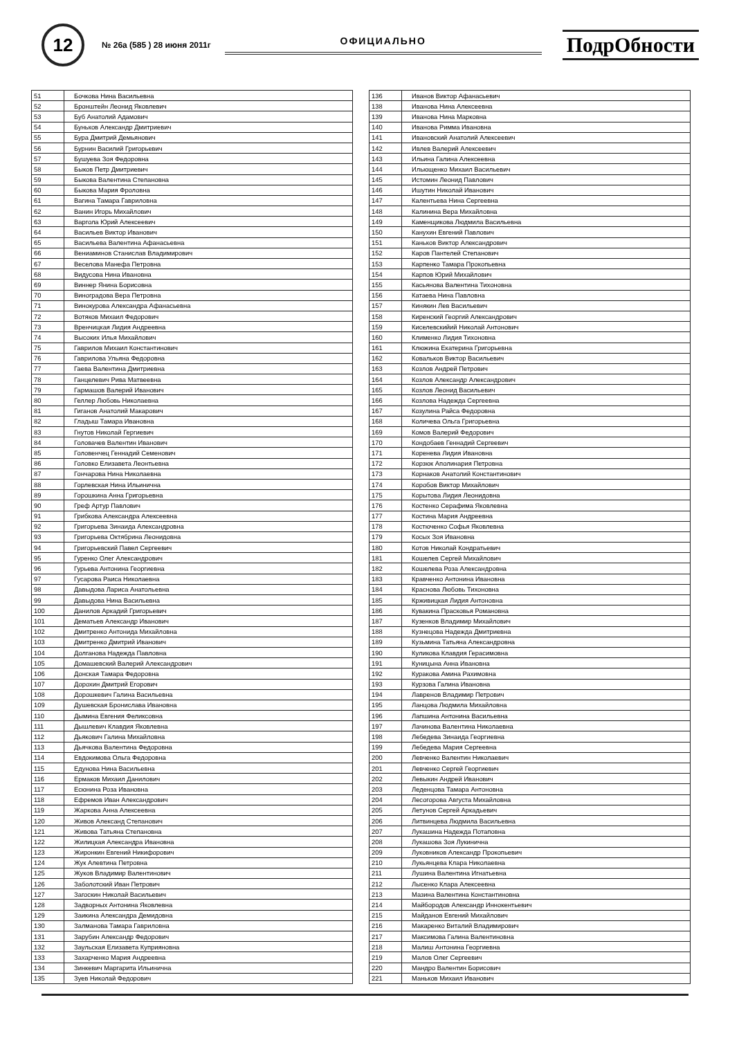12
№ 26а (585 ) 28 июня 2011г
ОФИЦИАЛЬНО
ПодрОбности
| 51 | Бочкова Нина Васильевна |
| 52 | Бронштейн Леонид Яковлевич |
| 53 | Буб Анатолий Адамович |
| 54 | Буньков Александр Дмитриевич |
| 55 | Бура Дмитрий Демьянович |
| 56 | Бурнин Василий Григорьевич |
| 57 | Бушуева Зоя Федоровна |
| 58 | Быков Петр Дмитриевич |
| 59 | Быкова Валентина Степановна |
| 60 | Быкова Мария Фроловна |
| 61 | Вагина Тамара Гавриловна |
| 62 | Ванин Игорь Михайлович |
| 63 | Варгола Юрий Алексеевич |
| 64 | Васильев Виктор Иванович |
| 65 | Васильева Валентина Афанасьевна |
| 66 | Вениаминов Станислав Владимирович |
| 67 | Веселова Манефа Петровна |
| 68 | Видусова Нина Ивановна |
| 69 | Виннер Янина Борисовна |
| 70 | Виноградова Вера Петровна |
| 71 | Винокурова Александра Афанасьевна |
| 72 | Вотяков Михаил Федорович |
| 73 | Вренчицкая Лидия Андреевна |
| 74 | Высоких Илья Михайлович |
| 75 | Гаврилов Михаил Константинович |
| 76 | Гаврилова Ульяна Федоровна |
| 77 | Гаева Валентина Дмитриевна |
| 78 | Ганцелевич Рива Матвеевна |
| 79 | Гармашов Валерий Иванович |
| 80 | Геллер Любовь Николаевна |
| 81 | Гиганов Анатолий Макарович |
| 82 | Гладыш Тамара Ивановна |
| 83 | Гнутов Николай Гергиевич |
| 84 | Головачев Валентин Иванович |
| 85 | Головенчец Геннадий Семенович |
| 86 | Головко Елизавета Леонтьевна |
| 87 | Гончарова Нина Николаевна |
| 88 | Горлевская Нина Ильинична |
| 89 | Горошкина Анна Григорьевна |
| 90 | Греф Артур Павлович |
| 91 | Грибкова Александра Алексеевна |
| 92 | Григорьева Зинаида Александровна |
| 93 | Григорьева Октябрина Леонидовна |
| 94 | Григорьевский Павел Сергеевич |
| 95 | Гуренко Олег Александрович |
| 96 | Гурьева Антонина Георгиевна |
| 97 | Гусарова Раиса Николаевна |
| 98 | Давыдова Лариса Анатольевна |
| 99 | Давыдова Нина Васильевна |
| 100 | Данилов Аркадий Григорьевич |
| 101 | Дематьев Александр Иванович |
| 102 | Дмитренко Антонида Михайловна |
| 103 | Дмитренко Дмитрий Иванович |
| 104 | Долганова Надежда Павловна |
| 105 | Домашевский Валерий Александрович |
| 106 | Донская Тамара Федоровна |
| 107 | Дорохин Дмитрий Егорович |
| 108 | Дорошкевич Галина Васильевна |
| 109 | Душевская Бронислава Ивановна |
| 110 | Дымина Евгения Феликсовна |
| 111 | Дышлевич Клавдия Яковлевна |
| 112 | Дьякович Галина Михайловна |
| 113 | Дьячкова Валентина Федоровна |
| 114 | Евдокимова Ольга Федоровна |
| 115 | Едунова Нина Васильевна |
| 116 | Ермаков Михаил Данилович |
| 117 | Есюнина Роза Ивановна |
| 118 | Ефремов Иван Александрович |
| 119 | Жаркова Анна Алексеевна |
| 120 | Живов Александ Степанович |
| 121 | Живова Татьяна Степановна |
| 122 | Жилицкая Александра Ивановна |
| 123 | Жиронкин Евгений Никифорович |
| 124 | Жук Алевтина Петровна |
| 125 | Жуков Владимир Валентинович |
| 126 | Заболотский Иван Петрович |
| 127 | Загоскин Николай Васильевич |
| 128 | Задворных Антонина Яковлевна |
| 129 | Заикина Александра Демидовна |
| 130 | Залманова Тамара Гавриловна |
| 131 | Зарубин Александр Федорович |
| 132 | Заульская Елизавета Куприяновна |
| 133 | Захарченко Мария Андреевна |
| 134 | Зинкевич Маргарита Ильинична |
| 135 | Зуев Николай Федорович |
| 136 | Иванов Виктор Афанасьевич |
| 138 | Иванова Нина Алексеевна |
| 139 | Иванова Нина Марковна |
| 140 | Иванова Римма Ивановна |
| 141 | Ивановский Анатолий Алексеевич |
| 142 | Ивлев Валерий Алексеевич |
| 143 | Ильина Галина Алексеевна |
| 144 | Ильющенко Михаил Васильевич |
| 145 | Истомин Леонид Павлович |
| 146 | Ишутин Николай Иванович |
| 147 | Калентьева Нина Сергеевна |
| 148 | Калинина Вера Михайловна |
| 149 | Каменщикова Людмила Васильевна |
| 150 | Канухин Евгений Павлович |
| 151 | Каньков Виктор Александрович |
| 152 | Каров Пантелей Степанович |
| 153 | Карпенко Тамара Прокопьевна |
| 154 | Карпов Юрий Михайлович |
| 155 | Касьянова Валентина Тихоновна |
| 156 | Катаева Нина Павловна |
| 157 | Кинякин Лев Васильевич |
| 158 | Киренский Георгий Александрович |
| 159 | Киселевскийий Николай Антонович |
| 160 | Клименко Лидия Тихоновна |
| 161 | Клюжина Екатерина Григорьевна |
| 162 | Ковальков Виктор Васильевич |
| 163 | Козлов Андрей Петрович |
| 164 | Козлов Александр Александрович |
| 165 | Козлов Леонид Васильевич |
| 166 | Козлова Надежда Сергеевна |
| 167 | Козулина Райса Федоровна |
| 168 | Количева Ольга Григорьевна |
| 169 | Комов Валерий Федорович |
| 170 | Кондобаев Геннадий Сергеевич |
| 171 | Коренева Лидия Ивановна |
| 172 | Корзюк Аполинария Петровна |
| 173 | Корнаков Анатолий Константинович |
| 174 | Коробов Виктор Михайлович |
| 175 | Корытова Лидия Леонидовна |
| 176 | Костенко Серафима Яковлевна |
| 177 | Костина Мария Андреевна |
| 178 | Костюченко Софья Яковлевна |
| 179 | Косых Зоя Ивановна |
| 180 | Котов Николай Кондратьевич |
| 181 | Кошелев Сергей Михайлович |
| 182 | Кошелева Роза Александровна |
| 183 | Кравченко Антонина Ивановна |
| 184 | Краснова Любовь Тихоновна |
| 185 | Крживицкая Лидия Антоновна |
| 186 | Кувакина Прасковья Романовна |
| 187 | Кузенков Владимир Михайлович |
| 188 | Кузнецова Надежда Дмитриевна |
| 189 | Кузьмина Татьяна Александровна |
| 190 | Куликова Клавдия Герасимовна |
| 191 | Куницына Анна Ивановна |
| 192 | Куракова Амина Рахимовна |
| 193 | Курзова Галина Ивановна |
| 194 | Лавренов Владимир Петрович |
| 195 | Ланцова Людмила Михайловна |
| 196 | Лапшина Антонина Васильевна |
| 197 | Лачинова Валентина Николаевна |
| 198 | Лебедева Зинаида Георгиевна |
| 199 | Лебедева Мария Сергеевна |
| 200 | Левченко Валентин Николаевич |
| 201 | Левченко Сергей Георгиевич |
| 202 | Левыкин Андрей Иванович |
| 203 | Леденцова Тамара Антоновна |
| 204 | Лесогорова Августа Михайловна |
| 205 | Летунов Сергей Аркадьевич |
| 206 | Литвинцева Людмила Васильевна |
| 207 | Лукашина Надежда Потаповна |
| 208 | Лукашова Зоя Лукинична |
| 209 | Луковников Александр Прокопьевич |
| 210 | Лукьянцева Клара Николаевна |
| 211 | Лушина Валентина Игнатьевна |
| 212 | Лысенко Клара Алексеевна |
| 213 | Мазина Валентина Константиновна |
| 214 | Майбородов Александр Иннокентьевич |
| 215 | Майданов Евгений Михайлович |
| 216 | Макаренко Виталий Владимирович |
| 217 | Максимова Галина Валентиновна |
| 218 | Малиш Антонина Георгиевна |
| 219 | Малов Олег Сергеевич |
| 220 | Мандро Валентин Борисович |
| 221 | Маньков Михаил Иванович |